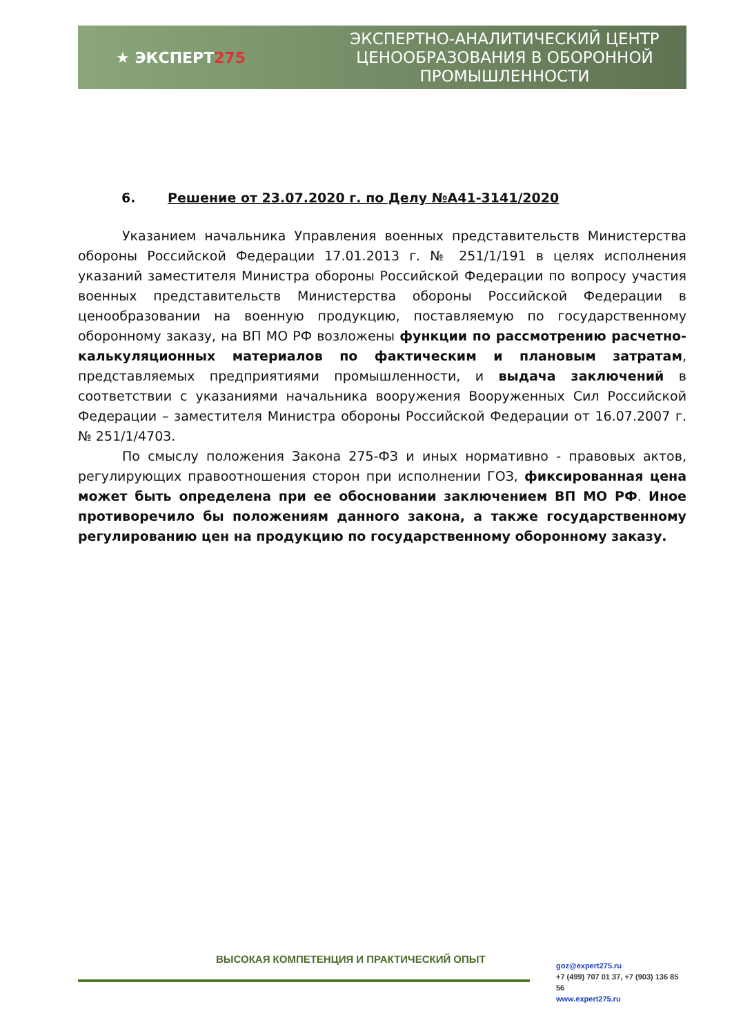★ ЭКСПЕРТ275
ЭКСПЕРТНО-АНАЛИТИЧЕСКИЙ ЦЕНТР
ЦЕНООБРАЗОВАНИЯ В ОБОРОННОЙ
ПРОМЫШЛЕННОСТИ
6. Решение от 23.07.2020 г. по Делу №А41-3141/2020
Указанием начальника Управления военных представительств Министерства обороны Российской Федерации 17.01.2013 г. № 251/1/191 в целях исполнения указаний заместителя Министра обороны Российской Федерации по вопросу участия военных представительств Министерства обороны Российской Федерации в ценообразовании на военную продукцию, поставляемую по государственному оборонному заказу, на ВП МО РФ возложены функции по рассмотрению расчетно-калькуляционных материалов по фактическим и плановым затратам, представляемых предприятиями промышленности, и выдача заключений в соответствии с указаниями начальника вооружения Вооруженных Сил Российской Федерации – заместителя Министра обороны Российской Федерации от 16.07.2007 г. № 251/1/4703.
По смыслу положения Закона 275-ФЗ и иных нормативно - правовых актов, регулирующих правоотношения сторон при исполнении ГОЗ, фиксированная цена может быть определена при ее обосновании заключением ВП МО РФ. Иное противоречило бы положениям данного закона, а также государственному регулированию цен на продукцию по государственному оборонному заказу.
ВЫСОКАЯ КОМПЕТЕНЦИЯ И ПРАКТИЧЕСКИЙ ОПЫТ
goz@expert275.ru
+7 (499) 707 01 37, +7 (903) 136 85 56
www.expert275.ru